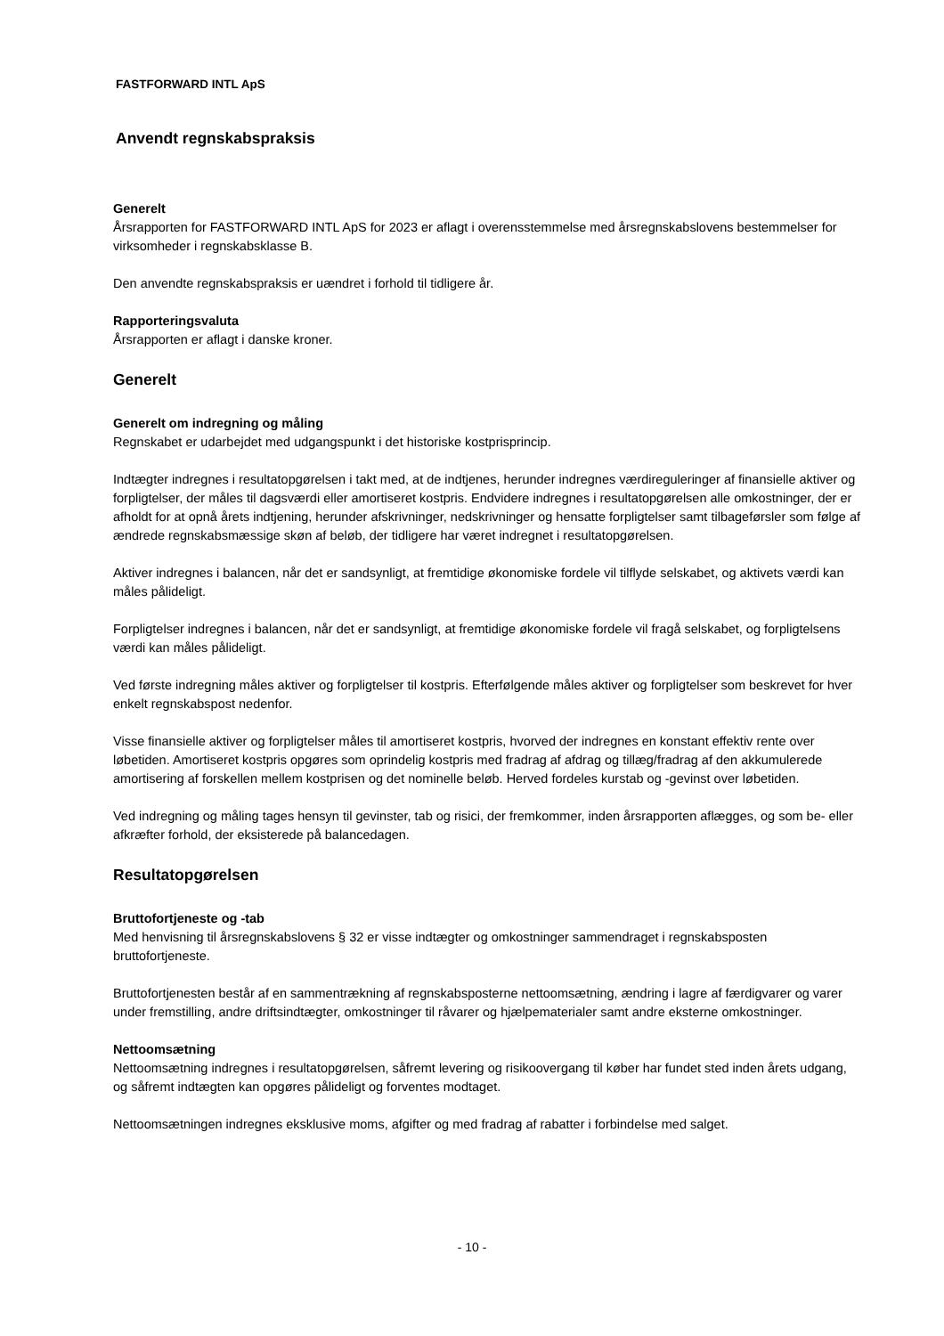FASTFORWARD INTL ApS
Anvendt regnskabspraksis
Generelt
Årsrapporten for FASTFORWARD INTL ApS for 2023 er aflagt i overensstemmelse med årsregnskabslovens bestemmelser for virksomheder i regnskabsklasse B.
Den anvendte regnskabspraksis er uændret i forhold til tidligere år.
Rapporteringsvaluta
Årsrapporten er aflagt i danske kroner.
Generelt
Generelt om indregning og måling
Regnskabet er udarbejdet med udgangspunkt i det historiske kostprisprincip.
Indtægter indregnes i resultatopgørelsen i takt med, at de indtjenes, herunder indregnes værdireguleringer af finansielle aktiver og forpligtelser, der måles til dagsværdi eller amortiseret kostpris. Endvidere indregnes i resultatopgørelsen alle omkostninger, der er afholdt for at opnå årets indtjening, herunder afskrivninger, nedskrivninger og hensatte forpligtelser samt tilbageførsler som følge af ændrede regnskabsmæssige skøn af beløb, der tidligere har været indregnet i resultatopgørelsen.
Aktiver indregnes i balancen, når det er sandsynligt, at fremtidige økonomiske fordele vil tilflyde selskabet, og aktivets værdi kan måles pålideligt.
Forpligtelser indregnes i balancen, når det er sandsynligt, at fremtidige økonomiske fordele vil fragå selskabet, og forpligtelsens værdi kan måles pålideligt.
Ved første indregning måles aktiver og forpligtelser til kostpris. Efterfølgende måles aktiver og forpligtelser som beskrevet for hver enkelt regnskabspost nedenfor.
Visse finansielle aktiver og forpligtelser måles til amortiseret kostpris, hvorved der indregnes en konstant effektiv rente over løbetiden. Amortiseret kostpris opgøres som oprindelig kostpris med fradrag af afdrag og tillæg/fradrag af den akkumulerede amortisering af forskellen mellem kostprisen og det nominelle beløb. Herved fordeles kurstab og -gevinst over løbetiden.
Ved indregning og måling tages hensyn til gevinster, tab og risici, der fremkommer, inden årsrapporten aflægges, og som be- eller afkræfter forhold, der eksisterede på balancedagen.
Resultatopgørelsen
Bruttofortjeneste og -tab
Med henvisning til årsregnskabslovens § 32 er visse indtægter og omkostninger sammendraget i regnskabsposten bruttofortjeneste.
Bruttofortjenesten består af en sammentrækning af regnskabsposterne nettoomsætning, ændring i lagre af færdigvarer og varer under fremstilling, andre driftsindtægter, omkostninger til råvarer og hjælpematerialer samt andre eksterne omkostninger.
Nettoomsætning
Nettoomsætning indregnes i resultatopgørelsen, såfremt levering og risikoovergang til køber har fundet sted inden årets udgang, og såfremt indtægten kan opgøres pålideligt og forventes modtaget.
Nettoomsætningen indregnes eksklusive moms, afgifter og med fradrag af rabatter i forbindelse med salget.
- 10 -